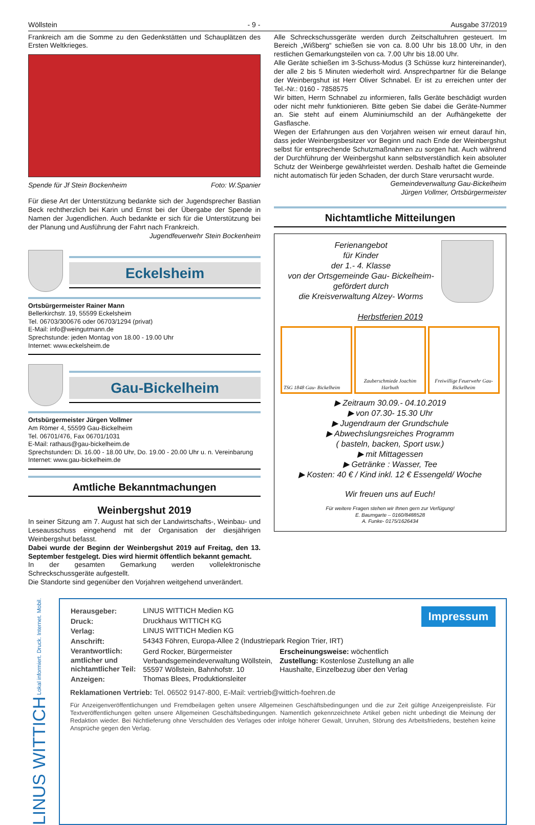Wöllstein - 9 - Ausgabe 37/2019
Frankreich am die Somme zu den Gedenkstätten und Schauplätzen des Ersten Weltkrieges.
Spende für Jf Stein Bockenheim Foto: W.Spanier
Für diese Art der Unterstützung bedankte sich der Jugendsprecher Bastian Beck rechtherzlich bei Karin und Ernst bei der Übergabe der Spende in Namen der Jugendlichen. Auch bedankte er sich für die Unterstützung bei der Planung und Ausführung der Fahrt nach Frankreich.
Jugendfeuerwehr Stein Bockenheim
Eckelsheim
Ortsbürgermeister Rainer Mann
Bellerkirchstr. 19, 55599 Eckelsheim
Tel. 06703/300676 oder 06703/1294 (privat)
E-Mail: info@weingutmann.de
Sprechstunde: jeden Montag von 18.00 - 19.00 Uhr
Internet: www.eckelsheim.de
Gau-Bickelheim
Ortsbürgermeister Jürgen Vollmer
Am Römer 4, 55599 Gau-Bickelheim
Tel. 06701/476, Fax 06701/1031
E-Mail: rathaus@gau-bickelheim.de
Sprechstunden: Di. 16.00 - 18.00 Uhr, Do. 19.00 - 20.00 Uhr u. n. Vereinbarung
Internet: www.gau-bickelheim.de
Amtliche Bekanntmachungen
Weinbergshut 2019
In seiner Sitzung am 7. August hat sich der Landwirtschafts-, Weinbau- und Leseausschuss eingehend mit der Organisation der diesjährigen Weinbergshut befasst.
Dabei wurde der Beginn der Weinbergshut 2019 auf Freitag, den 13. September festgelegt. Dies wird hiermit öffentlich bekannt gemacht.
In der gesamten Gemarkung werden vollelektronische Schreckschussgeräte aufgestellt.
Die Standorte sind gegenüber den Vorjahren weitgehend unverändert.
Alle Schreckschussgeräte werden durch Zeitschaltuhren gesteuert. Im Bereich „Wißberg“ schießen sie von ca. 8.00 Uhr bis 18.00 Uhr, in den restlichen Gemarkungsteilen von ca. 7.00 Uhr bis 18.00 Uhr.
Alle Geräte schießen im 3-Schuss-Modus (3 Schüsse kurz hintereinander), der alle 2 bis 5 Minuten wiederholt wird. Ansprechpartner für die Belange der Weinbergshut ist Herr Oliver Schnabel. Er ist zu erreichen unter der Tel.-Nr.: 0160 - 7858575
Wir bitten, Herrn Schnabel zu informieren, falls Geräte beschädigt wurden oder nicht mehr funktionieren. Bitte geben Sie dabei die Geräte-Nummer an. Sie steht auf einem Aluminiumschild an der Aufhängekette der Gasflasche.
Wegen der Erfahrungen aus den Vorjahren weisen wir erneut darauf hin, dass jeder Weinbergsbesitzer vor Beginn und nach Ende der Weinbergshut selbst für entsprechende Schutzmaßnahmen zu sorgen hat. Auch während der Durchführung der Weinbergshut kann selbstverständlich kein absoluter Schutz der Weinberge gewährleistet werden. Deshalb haftet die Gemeinde nicht automatisch für jeden Schaden, der durch Stare verursacht wurde.
Gemeindeverwaltung Gau-Bickelheim
Jürgen Vollmer, Ortsbürgermeister
Nichtamtliche Mitteilungen
Ferienangebot
für Kinder
der 1.- 4. Klasse
von der Ortsgemeinde Gau- Bickelheim-
gefördert durch
die Kreisverwaltung Alzey- Worms
Herbstferien 2019
TSG 1848 Gau- Bickelheim
Zauberschmiede Joachim Harbuth
Freiwillige Feuerwehr Gau- Bickelheim
▶ Zeitraum 30.09.- 04.10.2019
▶ von 07.30- 15.30 Uhr
▶ Jugendraum der Grundschule
▶ Abwechslungsreiches Programm
( basteln, backen, Sport usw.)
▶ mit Mittagessen
▶ Getränke : Wasser, Tee
▶ Kosten: 40 € / Kind inkl. 12 € Essengeld/ Woche
Wir freuen uns auf Euch!
Für weitere Fragen stehen wir Ihnen gern zur Verfügung!
E. Baumgarte – 0160/8488528
A. Funke- 0175/1626434
LINUS WITTICH Lokal informiert. Druck. Internet. Mobil.
Impressum
| Herausgeber: | LINUS WITTICH Medien KG | |
| Druck: | Druckhaus WITTICH KG | |
| Verlag: | LINUS WITTICH Medien KG | |
| Anschrift: | 54343 Föhren, Europa-Allee 2 (Industriepark Region Trier, IRT) | |
| Verantwortlich: amtlicher und nichtamtlicher Teil: | Gerd Rocker, Bürgermeister Verbandsgemeindeverwaltung Wöllstein, 55597 Wöllstein, Bahnhofstr. 10 | Erscheinungsweise: wöchentlich Zustellung: Kostenlose Zustellung an alle Haushalte, Einzelbezug über den Verlag |
| Anzeigen: | Thomas Blees, Produktionsleiter | |
Reklamationen Vertrieb: Tel. 06502 9147-800, E-Mail: vertrieb@wittich-foehren.de
Für Anzeigenveröffentlichungen und Fremdbeilagen gelten unsere Allgemeinen Geschäftsbedingungen und die zur Zeit gültige Anzeigenpreisliste. Für Textveröffentlichungen gelten unsere Allgemeinen Geschäftsbedingungen. Namentlich gekennzeichnete Artikel geben nicht unbedingt die Meinung der Redaktion wieder. Bei Nichtlieferung ohne Verschulden des Verlages oder infolge höherer Gewalt, Unruhen, Störung des Arbeitsfriedens, bestehen keine Ansprüche gegen den Verlag.